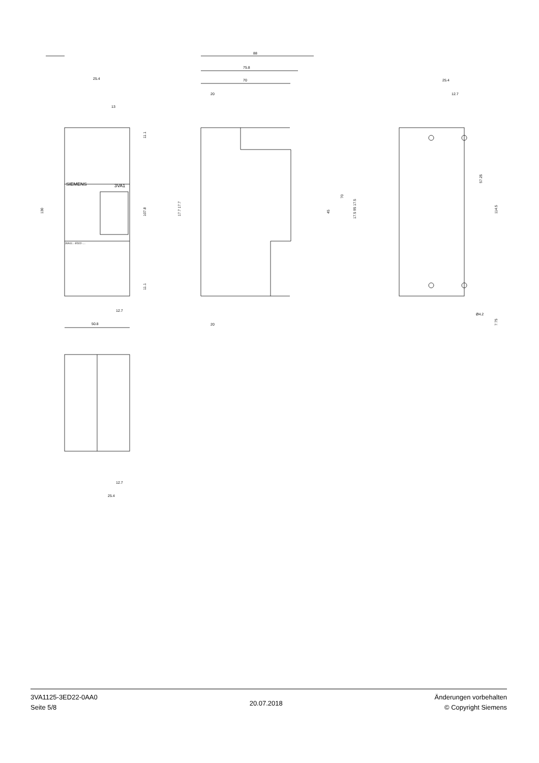25.4
13
50.8
12.7
88
75.8
70
20
20
25.4
12.7
Ø4.2
SIEMENS
3VA1
3VA11..-.ED22-....
12.7
25.4
130
107.8
11.1
11.1
17.7 17.7
17.5 95 17.5
45
70
57.25
114.5
7.75
3VA1125-3ED22-0AA0
Seite 5/8
20.07.2018
Änderungen vorbehalten
© Copyright Siemens